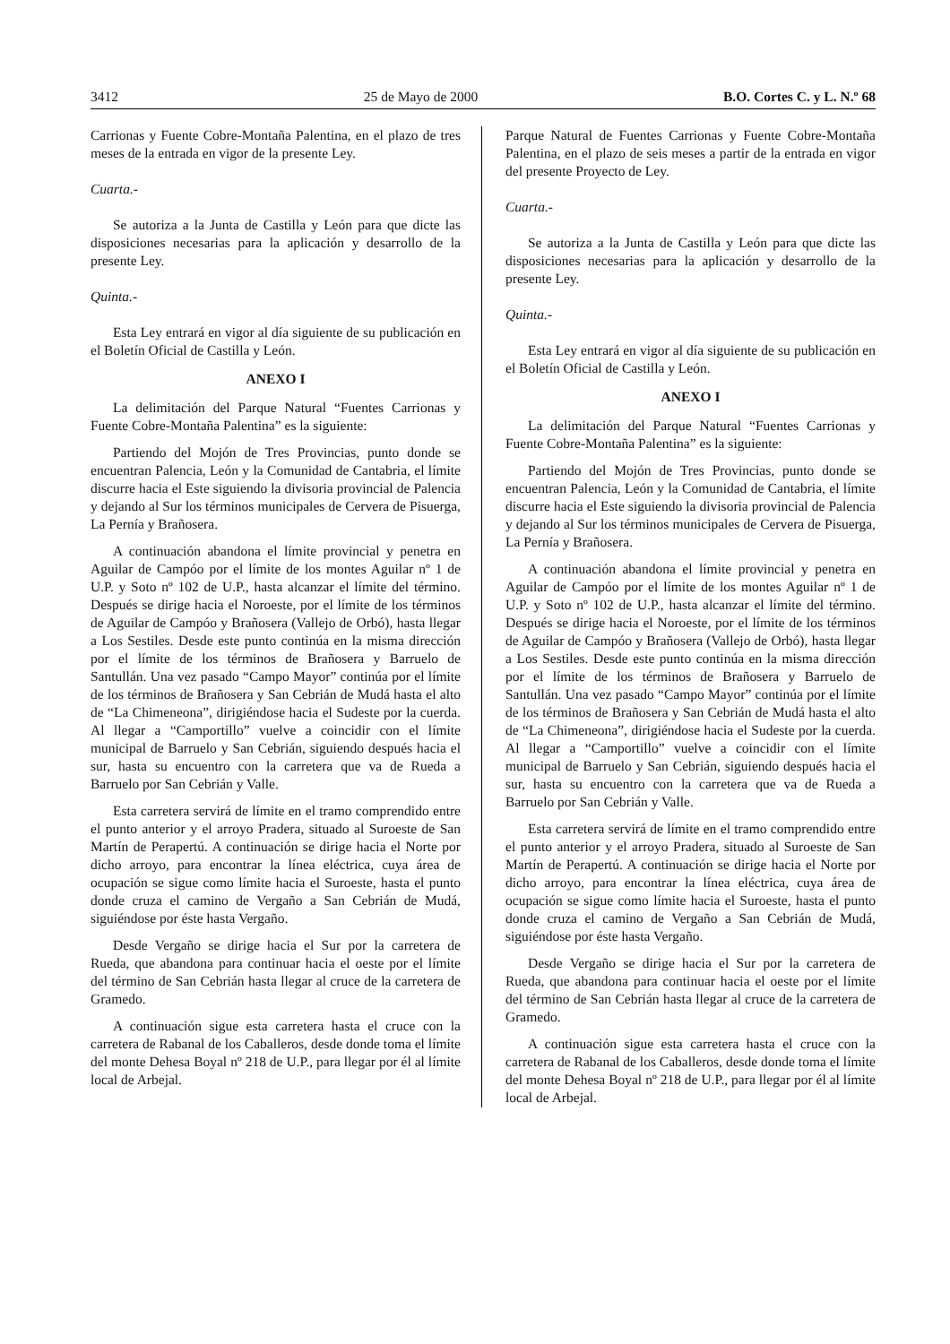3412 25 de Mayo de 2000 B.O. Cortes C. y L. N.º 68
Carrionas y Fuente Cobre-Montaña Palentina, en el plazo de tres meses de la entrada en vigor de la presente Ley.
Cuarta.-
Se autoriza a la Junta de Castilla y León para que dicte las disposiciones necesarias para la aplicación y desarrollo de la presente Ley.
Quinta.-
Esta Ley entrará en vigor al día siguiente de su publicación en el Boletín Oficial de Castilla y León.
ANEXO I
La delimitación del Parque Natural “Fuentes Carrionas y Fuente Cobre-Montaña Palentina” es la siguiente:
Partiendo del Mojón de Tres Provincias, punto donde se encuentran Palencia, León y la Comunidad de Cantabria, el límite discurre hacia el Este siguiendo la divisoria provincial de Palencia y dejando al Sur los términos municipales de Cervera de Pisuerga, La Pernía y Brañosera.
A continuación abandona el límite provincial y penetra en Aguilar de Campóo por el límite de los montes Aguilar nº 1 de U.P. y Soto nº 102 de U.P., hasta alcanzar el límite del término. Después se dirige hacia el Noroeste, por el límite de los términos de Aguilar de Campóo y Brañosera (Vallejo de Orbó), hasta llegar a Los Sestiles. Desde este punto continúa en la misma dirección por el límite de los términos de Brañosera y Barruelo de Santullán. Una vez pasado “Campo Mayor” continúa por el límite de los términos de Brañosera y San Cebrián de Mudá hasta el alto de “La Chimeneona”, dirigiéndose hacia el Sudeste por la cuerda. Al llegar a “Camportillo” vuelve a coincidir con el límite municipal de Barruelo y San Cebrián, siguiendo después hacia el sur, hasta su encuentro con la carretera que va de Rueda a Barruelo por San Cebrián y Valle.
Esta carretera servirá de límite en el tramo comprendido entre el punto anterior y el arroyo Pradera, situado al Suroeste de San Martín de Perapertú. A continuación se dirige hacia el Norte por dicho arroyo, para encontrar la línea eléctrica, cuya área de ocupación se sigue como límite hacia el Suroeste, hasta el punto donde cruza el camino de Vergaño a San Cebrián de Mudá, siguiéndose por éste hasta Vergaño.
Desde Vergaño se dirige hacia el Sur por la carretera de Rueda, que abandona para continuar hacia el oeste por el límite del término de San Cebrián hasta llegar al cruce de la carretera de Gramedo.
A continuación sigue esta carretera hasta el cruce con la carretera de Rabanal de los Caballeros, desde donde toma el límite del monte Dehesa Boyal nº 218 de U.P., para llegar por él al límite local de Arbejal.
Parque Natural de Fuentes Carrionas y Fuente Cobre-Montaña Palentina, en el plazo de seis meses a partir de la entrada en vigor del presente Proyecto de Ley.
Cuarta.-
Se autoriza a la Junta de Castilla y León para que dicte las disposiciones necesarias para la aplicación y desarrollo de la presente Ley.
Quinta.-
Esta Ley entrará en vigor al día siguiente de su publicación en el Boletín Oficial de Castilla y León.
ANEXO I
La delimitación del Parque Natural “Fuentes Carrionas y Fuente Cobre-Montaña Palentina” es la siguiente:
Partiendo del Mojón de Tres Provincias, punto donde se encuentran Palencia, León y la Comunidad de Cantabria, el límite discurre hacia el Este siguiendo la divisoria provincial de Palencia y dejando al Sur los términos municipales de Cervera de Pisuerga, La Pernía y Brañosera.
A continuación abandona el límite provincial y penetra en Aguilar de Campóo por el límite de los montes Aguilar nº 1 de U.P. y Soto nº 102 de U.P., hasta alcanzar el límite del término. Después se dirige hacia el Noroeste, por el límite de los términos de Aguilar de Campóo y Brañosera (Vallejo de Orbó), hasta llegar a Los Sestiles. Desde este punto continúa en la misma dirección por el límite de los términos de Brañosera y Barruelo de Santullán. Una vez pasado “Campo Mayor” continúa por el límite de los términos de Brañosera y San Cebrián de Mudá hasta el alto de “La Chimeneona”, dirigiéndose hacia el Sudeste por la cuerda. Al llegar a “Camportillo” vuelve a coincidir con el límite municipal de Barruelo y San Cebrián, siguiendo después hacia el sur, hasta su encuentro con la carretera que va de Rueda a Barruelo por San Cebrián y Valle.
Esta carretera servirá de límite en el tramo comprendido entre el punto anterior y el arroyo Pradera, situado al Suroeste de San Martín de Perapertú. A continuación se dirige hacia el Norte por dicho arroyo, para encontrar la línea eléctrica, cuya área de ocupación se sigue como límite hacia el Suroeste, hasta el punto donde cruza el camino de Vergaño a San Cebrián de Mudá, siguiéndose por éste hasta Vergaño.
Desde Vergaño se dirige hacia el Sur por la carretera de Rueda, que abandona para continuar hacia el oeste por el límite del término de San Cebrián hasta llegar al cruce de la carretera de Gramedo.
A continuación sigue esta carretera hasta el cruce con la carretera de Rabanal de los Caballeros, desde donde toma el límite del monte Dehesa Boyal nº 218 de U.P., para llegar por él al límite local de Arbejal.